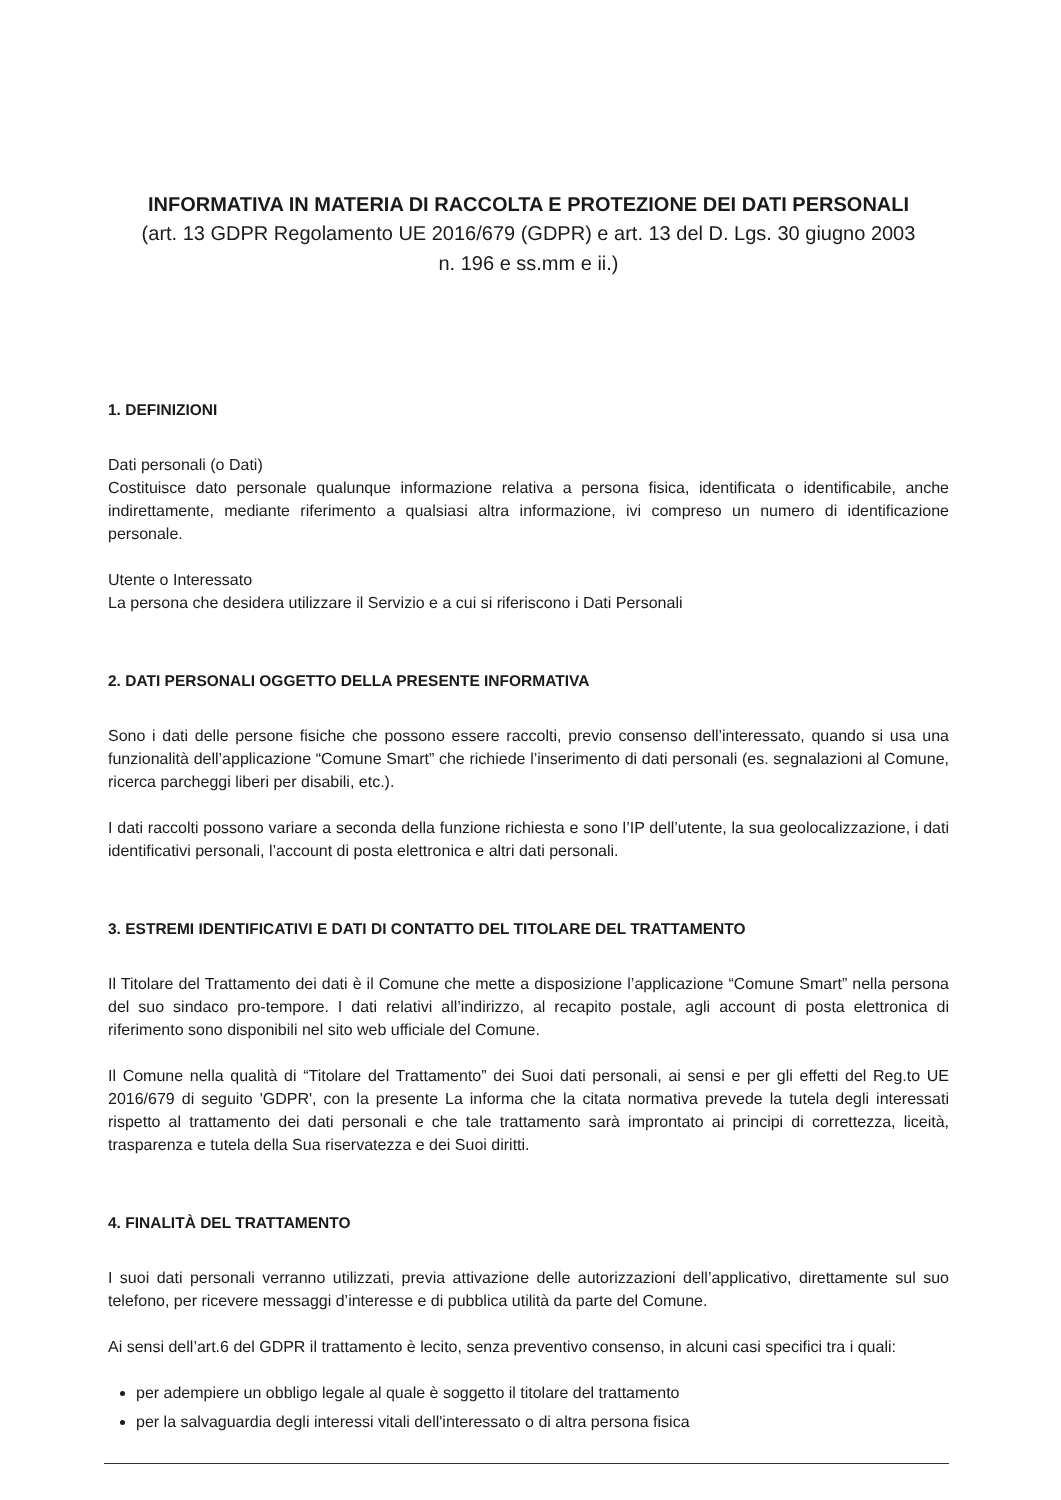INFORMATIVA IN MATERIA DI RACCOLTA E PROTEZIONE DEI DATI PERSONALI
(art. 13 GDPR Regolamento UE 2016/679 (GDPR) e art. 13 del D. Lgs. 30 giugno 2003
n. 196 e ss.mm e ii.)
1. DEFINIZIONI
Dati personali (o Dati)
Costituisce dato personale qualunque informazione relativa a persona fisica, identificata o identificabile, anche indirettamente, mediante riferimento a qualsiasi altra informazione, ivi compreso un numero di identificazione personale.
Utente o Interessato
La persona che desidera utilizzare il Servizio e a cui si riferiscono i Dati Personali
2. DATI PERSONALI OGGETTO DELLA PRESENTE INFORMATIVA
Sono i dati delle persone fisiche che possono essere raccolti, previo consenso dell’interessato, quando si usa una funzionalità dell’applicazione “Comune Smart” che richiede l’inserimento di dati personali (es. segnalazioni al Comune, ricerca parcheggi liberi per disabili, etc.).
I dati raccolti possono variare a seconda della funzione richiesta e sono l’IP dell’utente, la sua geolocalizzazione, i dati identificativi personali, l’account di posta elettronica e altri dati personali.
3. ESTREMI IDENTIFICATIVI E DATI DI CONTATTO DEL TITOLARE DEL TRATTAMENTO
Il Titolare del Trattamento dei dati è il Comune che mette a disposizione l’applicazione “Comune Smart” nella persona del suo sindaco pro-tempore. I dati relativi all’indirizzo, al recapito postale, agli account di posta elettronica di riferimento sono disponibili nel sito web ufficiale del Comune.
Il Comune nella qualità di “Titolare del Trattamento” dei Suoi dati personali, ai sensi e per gli effetti del Reg.to UE 2016/679 di seguito 'GDPR', con la presente La informa che la citata normativa prevede la tutela degli interessati rispetto al trattamento dei dati personali e che tale trattamento sarà improntato ai principi di correttezza, liceità, trasparenza e tutela della Sua riservatezza e dei Suoi diritti.
4. FINALITÀ DEL TRATTAMENTO
I suoi dati personali verranno utilizzati, previa attivazione delle autorizzazioni dell’applicativo, direttamente sul suo telefono, per ricevere messaggi d’interesse e di pubblica utilità da parte del Comune.
Ai sensi dell’art.6 del GDPR il trattamento è lecito, senza preventivo consenso, in alcuni casi specifici tra i quali:
per adempiere un obbligo legale al quale è soggetto il titolare del trattamento
per la salvaguardia degli interessi vitali dell'interessato o di altra persona fisica